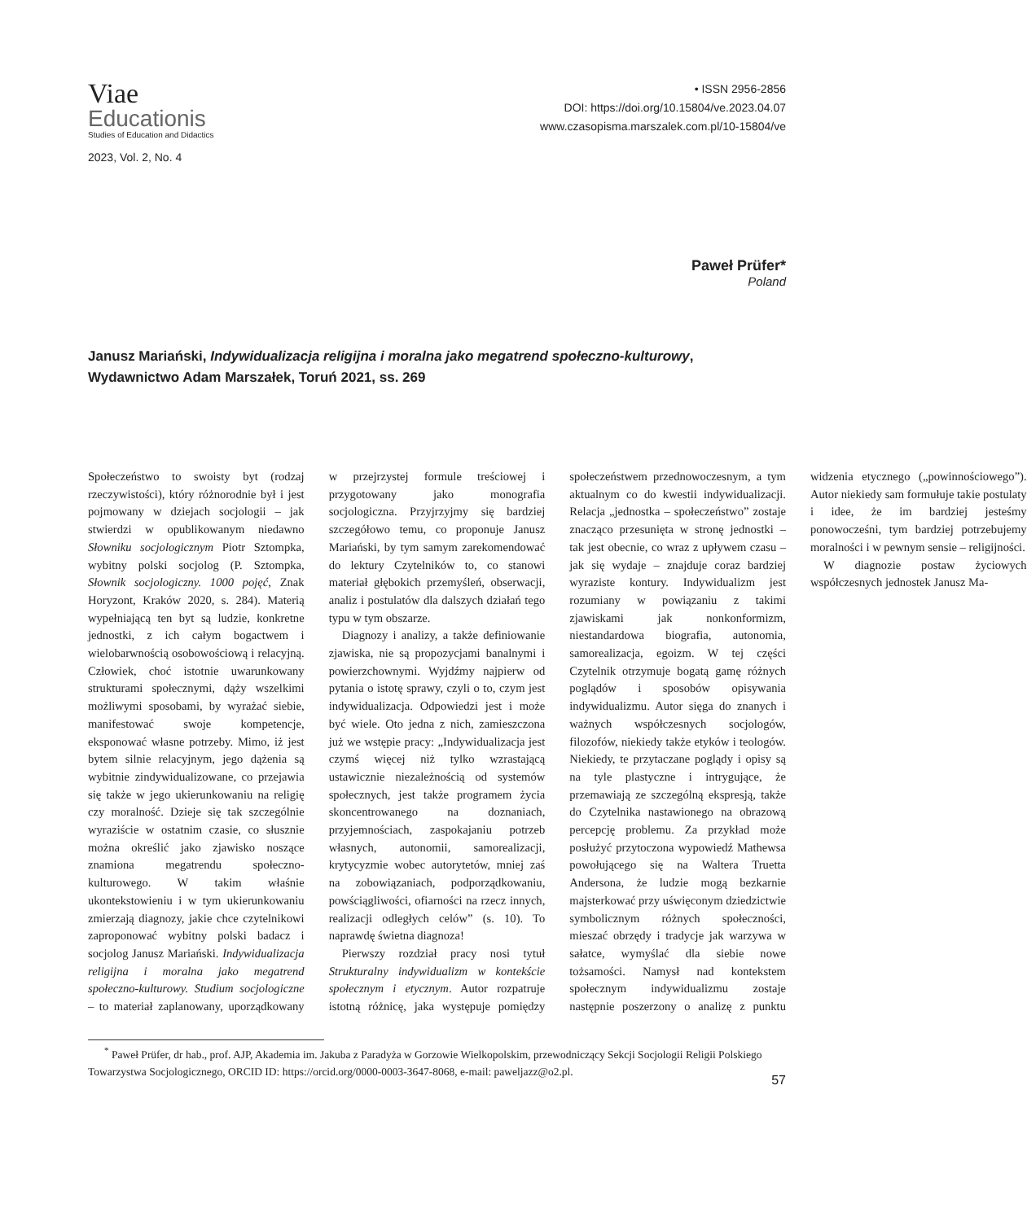Viae
Educationis
Studies of Education and Didactics
2023, Vol. 2, No. 4
• ISSN 2956-2856
DOI: https://doi.org/10.15804/ve.2023.04.07
www.czasopisma.marszalek.com.pl/10-15804/ve
Paweł Prüfer*
Poland
Janusz Mariański, Indywidualizacja religijna i moralna jako megatrend społeczno-kulturowy, Wydawnictwo Adam Marszałek, Toruń 2021, ss. 269
Społeczeństwo to swoisty byt (rodzaj rzeczywistości), który różnorodnie był i jest pojmowany w dziejach socjologii – jak stwierdzi w opublikowanym niedawno Słowniku socjologicznym Piotr Sztompka, wybitny polski socjolog (P. Sztompka, Słownik socjologiczny. 1000 pojęć, Znak Horyzont, Kraków 2020, s. 284). Materią wypełniającą ten byt są ludzie, konkretne jednostki, z ich całym bogactwem i wielobarwnością osobowościową i relacyjną. Człowiek, choć istotnie uwarunkowany strukturami społecznymi, dąży wszelkimi możliwymi sposobami, by wyrażać siebie, manifestować swoje kompetencje, eksponować własne potrzeby. Mimo, iż jest bytem silnie relacyjnym, jego dążenia są wybitnie zindywidualizowane, co przejawia się także w jego ukierunkowaniu na religię czy moralność. Dzieje się tak szczególnie wyraziście w ostatnim czasie, co słusznie można określić jako zjawisko noszące znamiona megatrendu społeczno-kulturowego. W takim właśnie ukontekstowieniu i w tym ukierunkowaniu zmierzają diagnozy, jakie chce czytelnikowi zaproponować wybitny polski badacz i socjolog Janusz Mariański. Indywidualizacja religijna i moralna jako megatrend społeczno-kulturowy. Studium socjologiczne – to materiał zaplanowany, uporządkowany w przejrzystej formule treściowej i przygotowany jako monografia socjologiczna. Przyjrzyjmy się bardziej szczegółowo temu, co proponuje Janusz Mariański, by tym samym zarekomendować do lektury Czytelników to, co stanowi materiał głębokich przemyśleń, obserwacji, analiz i postulatów dla dalszych działań tego typu w tym obszarze.
Diagnozy i analizy, a także definiowanie zjawiska, nie są propozycjami banalnymi i powierzchownymi. Wyjdźmy najpierw od pytania o istotę sprawy, czyli o to, czym jest indywidualizacja. Odpowiedzi jest i może być wiele. Oto jedna z nich, zamieszczona już we wstępie pracy: „Indywidualizacja jest czymś więcej niż tylko wzrastającą ustawicznie niezależnością od systemów społecznych, jest także programem życia skoncentrowanego na doznaniach, przyjemnościach, zaspokajaniu potrzeb własnych, autonomii, samorealizacji, krytycyzmie wobec autorytetów, mniej zaś na zobowiązaniach, podporządkowaniu, powściągliwości, ofiarności na rzecz innych, realizacji odległych celów” (s. 10). To naprawdę świetna diagnoza!
Pierwszy rozdział pracy nosi tytuł Strukturalny indywidualizm w kontekście społecznym i etycznym. Autor rozpatruje istotną różnicę, jaka występuje pomiędzy społeczeństwem przednowoczesnym, a tym aktualnym co do kwestii indywidualizacji. Relacja „jednostka – społeczeństwo” zostaje znacząco przesunięta w stronę jednostki – tak jest obecnie, co wraz z upływem czasu – jak się wydaje – znajduje coraz bardziej wyraziste kontury. Indywidualizm jest rozumiany w powiązaniu z takimi zjawiskami jak nonkonformizm, niestandardowa biografia, autonomia, samorealizacja, egoizm. W tej części Czytelnik otrzymuje bogatą gamę różnych poglądów i sposobów opisywania indywidualizmu. Autor sięga do znanych i ważnych współczesnych socjologów, filozofów, niekiedy także etyków i teologów. Niekiedy, te przytaczane poglądy i opisy są na tyle plastyczne i intrygujące, że przemawiają ze szczególną ekspresją, także do Czytelnika nastawionego na obrazową percepcję problemu. Za przykład może posłużyć przytoczona wypowiedź Mathewsa powołującego się na Waltera Truetta Andersona, że ludzie mogą bezkarnie majsterkować przy uświęconym dziedzictwie symbolicznym różnych społeczności, mieszać obrzędy i tradycje jak warzywa w sałatce, wymyślać dla siebie nowe tożsamości. Namysł nad kontekstem społecznym indywidualizmu zostaje następnie poszerzony o analizę z punktu widzenia etycznego („powinnościowego”). Autor niekiedy sam formułuje takie postulaty i idee, że im bardziej jesteśmy ponowocześni, tym bardziej potrzebujemy moralności i w pewnym sensie – religijności.
W diagnozie postaw życiowych współczesnych jednostek Janusz Ma-
<sup>*</sup> Paweł Prüfer, dr hab., prof. AJP, Akademia im. Jakuba z Paradyża w Gorzowie Wielkopolskim, przewodniczący Sekcji Socjologii Religii Polskiego Towarzystwa Socjologicznego, ORCID ID: https://orcid.org/0000-0003-3647-8068, e-mail: paweljazz@o2.pl.
57